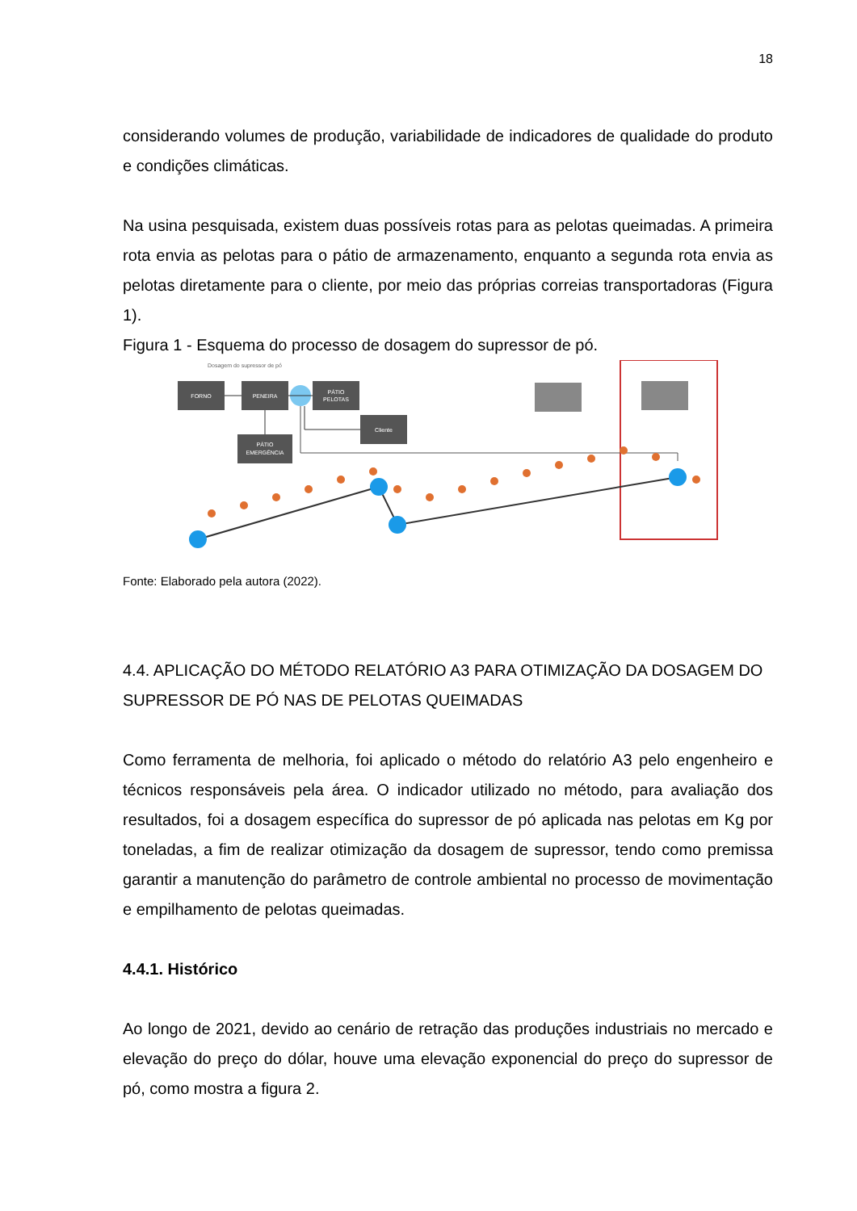18
considerando volumes de produção, variabilidade de indicadores de qualidade do produto e condições climáticas.
Na usina pesquisada, existem duas possíveis rotas para as pelotas queimadas. A primeira rota envia as pelotas para o pátio de armazenamento, enquanto a segunda rota envia as pelotas diretamente para o cliente, por meio das próprias correias transportadoras (Figura 1).
Figura 1 - Esquema do processo de dosagem do supressor de pó.
Dosagem do supressor de pó
FORNO
PENEIRA
PÁTIO
PELOTAS
PÁTIO
EMERGÊNCIA
Cliente
Fonte: Elaborado pela autora (2022).
4.4. APLICAÇÃO DO MÉTODO RELATÓRIO A3 PARA OTIMIZAÇÃO DA DOSAGEM DO SUPRESSOR DE PÓ NAS DE PELOTAS QUEIMADAS
Como ferramenta de melhoria, foi aplicado o método do relatório A3 pelo engenheiro e técnicos responsáveis pela área. O indicador utilizado no método, para avaliação dos resultados, foi a dosagem específica do supressor de pó aplicada nas pelotas em Kg por toneladas, a fim de realizar otimização da dosagem de supressor, tendo como premissa garantir a manutenção do parâmetro de controle ambiental no processo de movimentação e empilhamento de pelotas queimadas.
4.4.1. Histórico
Ao longo de 2021, devido ao cenário de retração das produções industriais no mercado e elevação do preço do dólar, houve uma elevação exponencial do preço do supressor de pó, como mostra a figura 2.